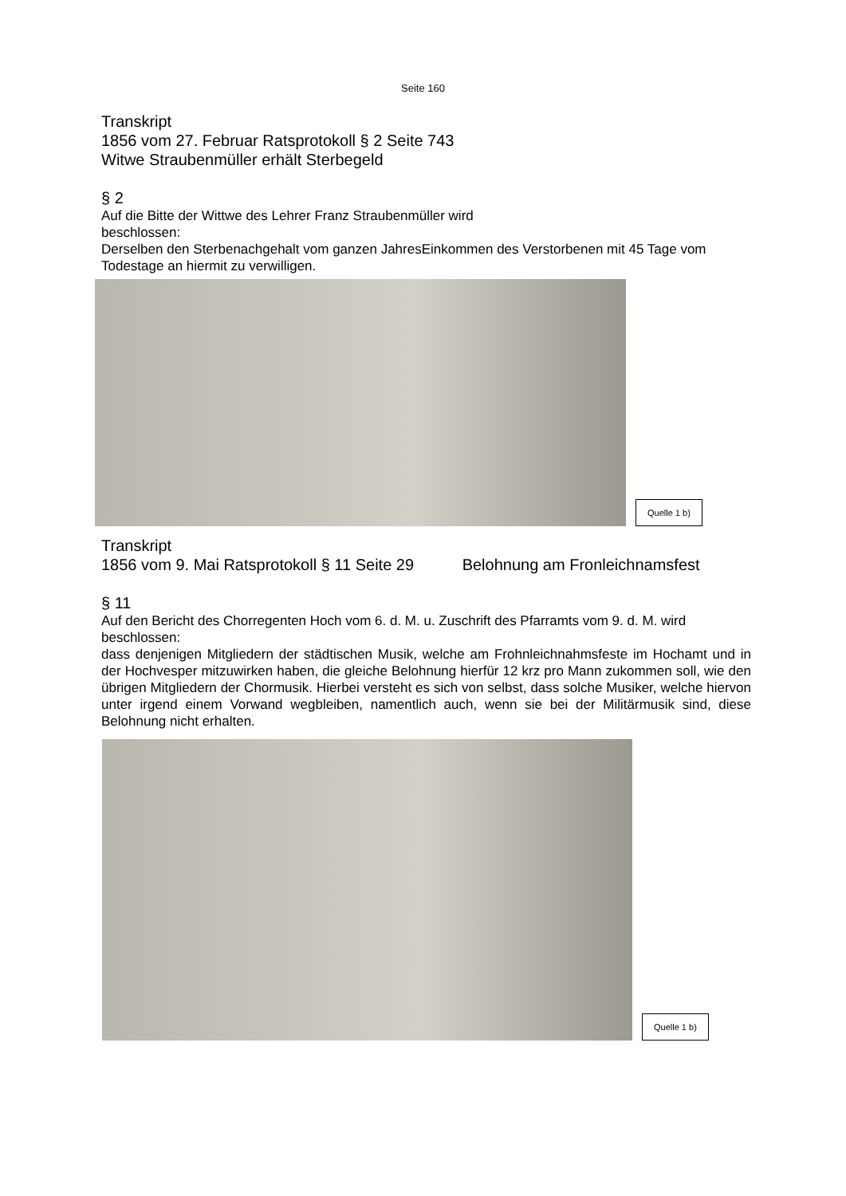Seite 160
Transkript
1856 vom 27. Februar Ratsprotokoll § 2 Seite 743
Witwe Straubenmüller erhält Sterbegeld
§ 2
Auf die Bitte der Wittwe des Lehrer Franz Straubenmüller wird
beschlossen:
Derselben den Sterbenachgehalt vom ganzen JahresEinkommen des Verstorbenen mit 45 Tage vom Todestage an hiermit zu verwilligen.
Quelle 1 b)
Transkript
1856 vom 9. Mai Ratsprotokoll § 11 Seite 29 Belohnung am Fronleichnamsfest
§ 11
Auf den Bericht des Chorregenten Hoch vom 6. d. M. u. Zuschrift des Pfarramts vom 9. d. M. wird
beschlossen:
dass denjenigen Mitgliedern der städtischen Musik, welche am Frohnleichnahmsfeste im Hochamt und in der Hochvesper mitzuwirken haben, die gleiche Belohnung hierfür 12 krz pro Mann zukommen soll, wie den übrigen Mitgliedern der Chormusik. Hierbei versteht es sich von selbst, dass solche Musiker, welche hiervon unter irgend einem Vorwand wegbleiben, namentlich auch, wenn sie bei der Militärmusik sind, diese Belohnung nicht erhalten.
Quelle 1 b)